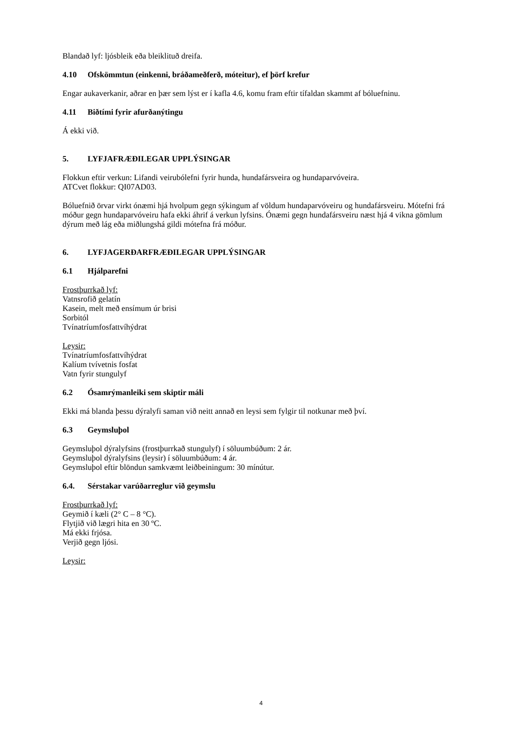Blandað lyf: ljósbleik eða bleiklituð dreifa.
4.10 Ofskömmtun (einkenni, bráðameðferð, móteitur), ef þörf krefur
Engar aukaverkanir, aðrar en þær sem lýst er í kafla 4.6, komu fram eftir tífaldan skammt af bóluefninu.
4.11 Biðtími fyrir afurðanýtingu
Á ekki við.
5. LYFJAFRÆÐILEGAR UPPLÝSINGAR
Flokkun eftir verkun: Lifandi veirubólefni fyrir hunda, hundafársveira og hundaparvóveira.
ATCvet flokkur: QI07AD03.
Bóluefnið örvar virkt ónæmi hjá hvolpum gegn sýkingum af völdum hundaparvóveiru og hundafársveiru. Mótefni frá móður gegn hundaparvóveiru hafa ekki áhrif á verkun lyfsins. Ónæmi gegn hundafársveiru næst hjá 4 vikna gömlum dýrum með lág eða miðlungshá gildi mótefna frá móður.
6. LYFJAGERÐARFRÆÐILEGAR UPPLÝSINGAR
6.1 Hjálparefni
Frostþurrkað lyf:
Vatnsrofið gelatín
Kasein, melt með ensímum úr brisi
Sorbitól
Tvínatríumfosfattvíhýdrat
Leysir:
Tvínatríumfosfattvíhýdrat
Kalíum tvívetnis fosfat
Vatn fyrir stungulyf
6.2 Ósamrýmanleiki sem skiptir máli
Ekki má blanda þessu dýralyfi saman við neitt annað en leysi sem fylgir til notkunar með því.
6.3 Geymsluþol
Geymsluþol dýralyfsins (frostþurrkað stungulyf) í söluumbúðum: 2 ár.
Geymsluþol dýralyfsins (leysir) í söluumbúðum: 4 ár.
Geymsluþol eftir blöndun samkvæmt leiðbeiningum: 30 mínútur.
6.4. Sérstakar varúðarreglur við geymslu
Frostþurrkað lyf:
Geymið í kæli (2° C – 8 °C).
Flytjið við lægri hita en 30 ºC.
Má ekki frjósa.
Verjið gegn ljósi.
Leysir:
4